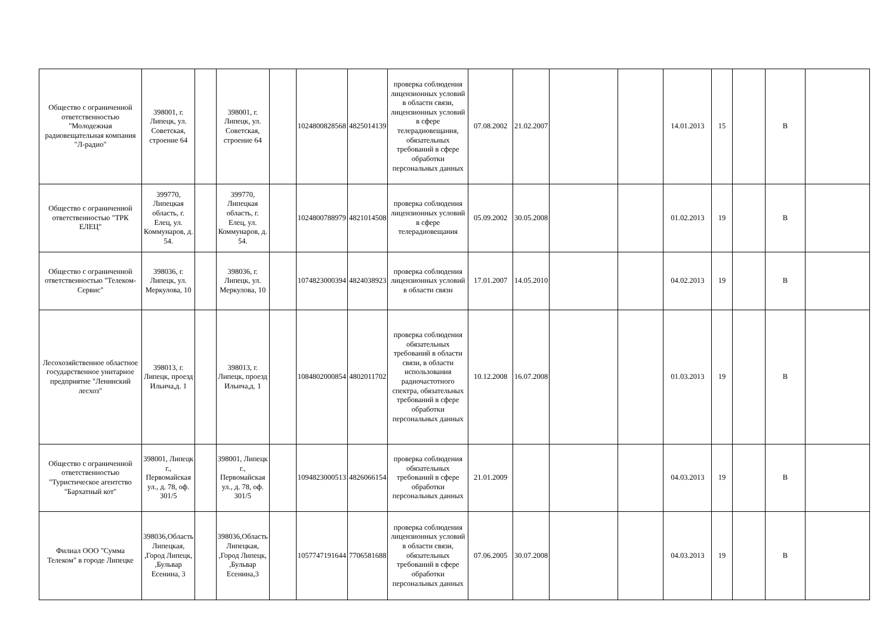| Общество с ограниченной ответственностью "Молодежная радиовещательная компания "Л-радио" | 398001, г. Липецк, ул. Советская, строение 64 | | 398001, г. Липецк, ул. Советская, строение 64 | | 1024800828568 | 4825014139 | проверка соблюдения лицензионных условий в области связи, лицензионных условий в сфере телерадиовещания, обязательных требований в сфере обработки персональных данных | 07.08.2002 | 21.02.2007 | | | 14.01.2013 | 15 | | В | |
| Общество с ограниченной ответственностью "ТРК ЕЛЕЦ" | 399770, Липецкая область, г. Елец, ул. Коммунаров, д. 54. | | 399770, Липецкая область, г. Елец, ул. Коммунаров, д. 54. | | 1024800788979 | 4821014508 | проверка соблюдения лицензионных условий в сфере телерадиовещания | 05.09.2002 | 30.05.2008 | | | 01.02.2013 | 19 | | В | |
| Общество с ограниченной ответственностью "Телеком-Сервис" | 398036, г. Липецк, ул. Меркулова, 10 | | 398036, г. Липецк, ул. Меркулова, 10 | | 1074823000394 | 4824038923 | проверка соблюдения лицензионных условий в области связи | 17.01.2007 | 14.05.2010 | | | 04.02.2013 | 19 | | В | |
| Лесохозяйственное областное государственное унитарное предприятие "Ленинский лесхоз" | 398013, г. Липецк, проезд Ильича,д. 1 | | 398013, г. Липецк, проезд Ильича,д. 1 | | 1084802000854 | 4802011702 | проверка соблюдения обязательных требований в области связи, в области использования радиочастотного спектра, обязательных требований в сфере обработки персональных данных | 10.12.2008 | 16.07.2008 | | | 01.03.2013 | 19 | | В | |
| Общество с ограниченной ответственностью "Туристическое агентство "Бархатный кот" | 398001, Липецк г., Первомайская ул., д. 78, оф. 301/5 | | 398001, Липецк г., Первомайская ул., д. 78, оф. 301/5 | | 1094823000513 | 4826066154 | проверка соблюдения обязательных требований в сфере обработки персональных данных | 21.01.2009 | | | | 04.03.2013 | 19 | | В | |
| Филиал ООО "Сумма Телеком" в городе Липецке | 398036,Область Липецкая, ,Город Липецк, ,Бульвар Есенина, 3 | | 398036,Область Липецкая, ,Город Липецк, ,Бульвар Есенина,3 | | 1057747191644 | 7706581688 | проверка соблюдения лицензионных условий в области связи, обязательных требований в сфере обработки персональных данных | 07.06.2005 | 30.07.2008 | | | 04.03.2013 | 19 | | В | |